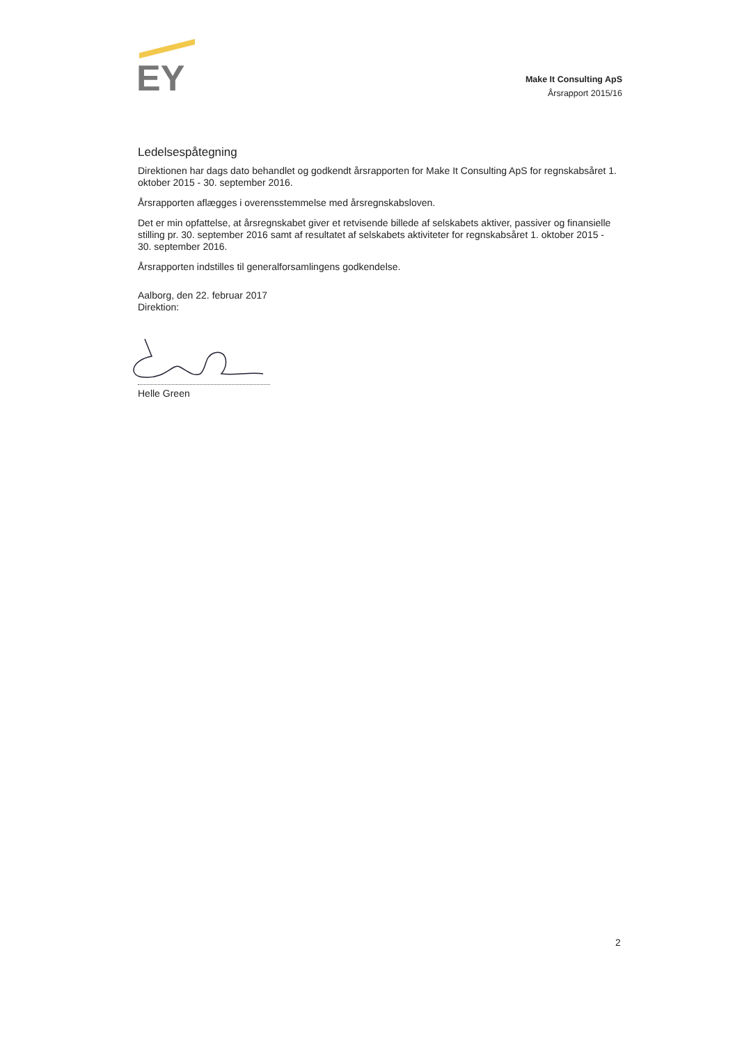EY
Make It Consulting ApS
Årsrapport 2015/16
Ledelsespåtegning
Direktionen har dags dato behandlet og godkendt årsrapporten for Make It Consulting ApS for regnskabsåret 1. oktober 2015 - 30. september 2016.
Årsrapporten aflægges i overensstemmelse med årsregnskabsloven.
Det er min opfattelse, at årsregnskabet giver et retvisende billede af selskabets aktiver, passiver og finansielle stilling pr. 30. september 2016 samt af resultatet af selskabets aktiviteter for regnskabsåret 1. oktober 2015 - 30. september 2016.
Årsrapporten indstilles til generalforsamlingens godkendelse.
Aalborg, den 22. februar 2017
Direktion:
Helle Green
2